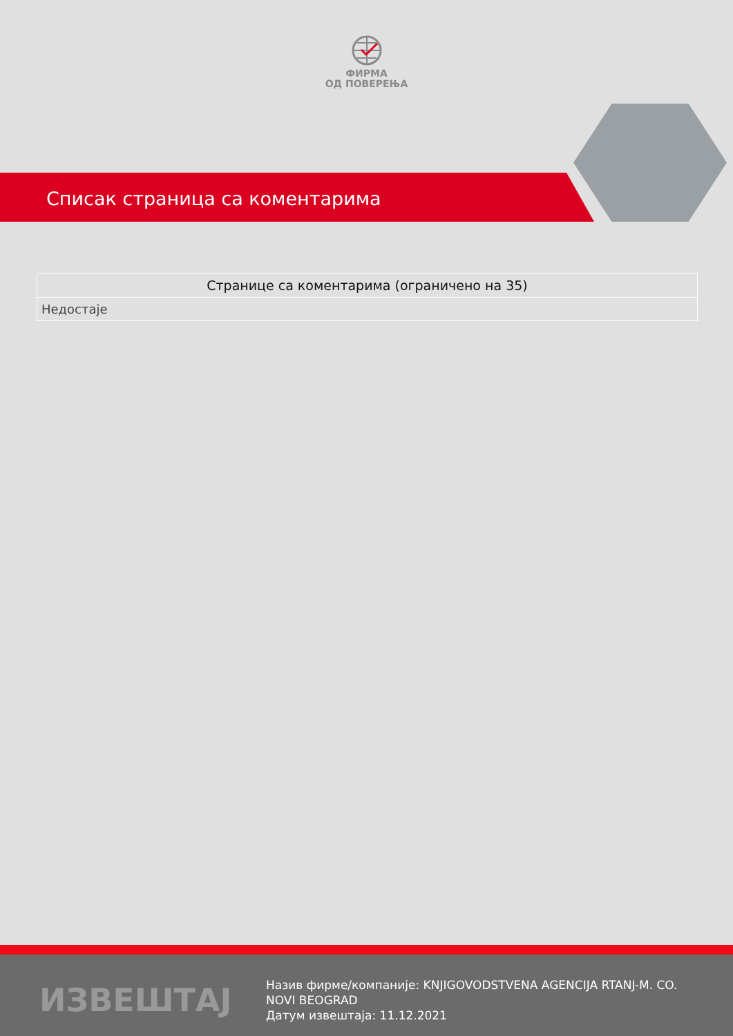ФИРМА
ОД ПОВЕРЕЊА
Списак страница са коментарима
| Странице са коментарима (ограничено на 35) |
| --- |
| Недостаје |
ИЗВЕШТАЈ
Назив фирме/компаније: KNJIGOVODSTVENA AGENCIJA RTANJ-M. CO. NOVI BEOGRAD
Датум извештаја: 11.12.2021